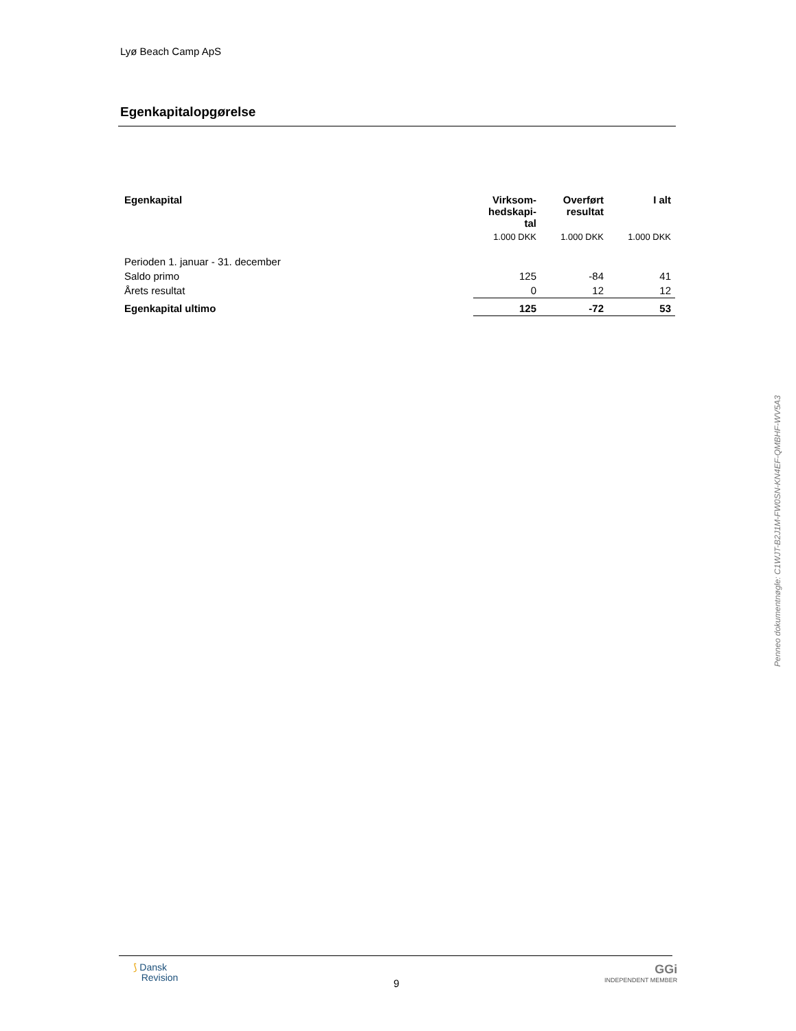Lyø Beach Camp ApS
Egenkapitalopgørelse
| Egenkapital | Virksom- hedskapi- tal | Overført resultat | I alt |
| --- | --- | --- | --- |
| | 1.000 DKK | 1.000 DKK | 1.000 DKK |
| Perioden 1. januar - 31. december | | | |
| Saldo primo | 125 | -84 | 41 |
| Årets resultat | 0 | 12 | 12 |
| Egenkapital ultimo | 125 | -72 | 53 |
Penneo dokumentnøgle: C1WJT-B2J1M-FW0SN-KN4EF-QMBHF-WV5A3
⟆ Dansk
Revision
9
GGi
INDEPENDENT MEMBER